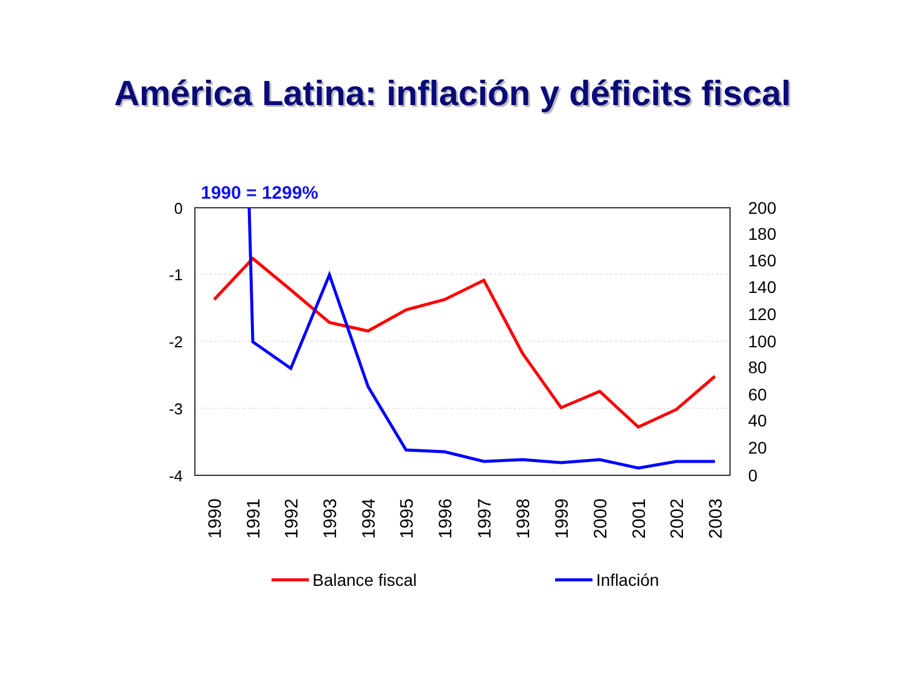América Latina: inflación y déficits fiscal
1990 = 1299%
0
-1
-2
-3
-4
200
180
160
140
120
100
80
60
40
20
0
1990
1991
1992
1993
1994
1995
1996
1997
1998
1999
2000
2001
2002
2003
Balance fiscal
Inflación